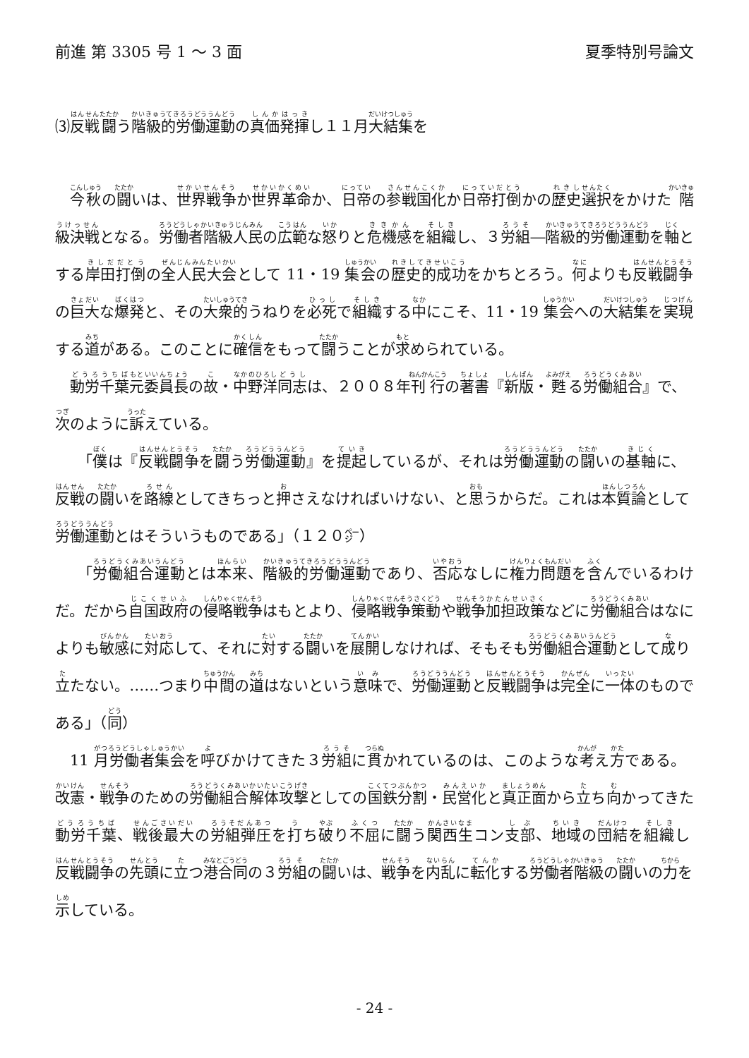前進 第 3305 号 1 〜 3 面 夏季特別号論文
⑶反戦闘う階級的労働運動の真価発揮し１１月大結集を
今秋の闘いは、世界戦争か世界革命か、日帝の参戦国化か日帝打倒かの歴史選択をかけた階級決戦となる。労働者階級人民の広範な怒りと危機感を組織し、３労組―階級的労働運動を軸とする岸田打倒の全人民大会として 11・19 集会の歴史的成功をかちとろう。何よりも反戦闘争の巨大な爆発と、その大衆的うねりを必死で組織する中にこそ、11・19 集会への大結集を実現する道がある。このことに確信をもって闘うことが求められている。
動労千葉元委員長の故・中野洋同志は、２００８年刊行の著書『新版・甦る労働組合』で、次のように訴えている。
「僕は『反戦闘争を闘う労働運動』を提起しているが、それは労働運動の闘いの基軸に、反戦の闘いを路線としてきちっと押さえなければいけない、と思うからだ。これは本質論として労働運動とはそういうものである」（１２０㌻）
「労働組合運動とは本来、階級的労働運動であり、否応なしに権力問題を含んでいるわけだ。だから自国政府の侵略戦争はもとより、侵略戦争策動や戦争加担政策などに労働組合はなによりも敏感に対応して、それに対する闘いを展開しなければ、そもそも労働組合運動として成り立たない。……つまり中間の道はないという意味で、労働運動と反戦闘争は完全に一体のものである」（同）
11 月労働者集会を呼びかけてきた３労組に貫かれているのは、このような考え方である。改憲・戦争のための労働組合解体攻撃としての国鉄分割・民営化と真正面から立ち向かってきた動労千葉、戦後最大の労組弾圧を打ち破り不屈に闘う関西生コン支部、地域の団結を組織し反戦闘争の先頭に立つ港合同の３労組の闘いは、戦争を内乱に転化する労働者階級の闘いの力を示している。
- 24 -